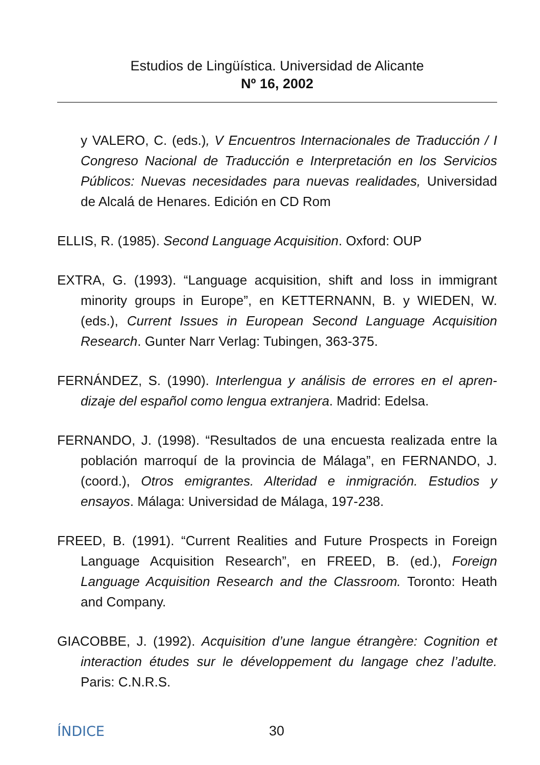Estudios de Lingüística. Universidad de Alicante
Nº 16, 2002
y VALERO, C. (eds.), V Encuentros Internacionales de Traducción / I Congreso Nacional de Traducción e Interpretación en los Servicios Públicos: Nuevas necesidades para nuevas realidades, Universidad de Alcalá de Henares. Edición en CD Rom
ELLIS, R. (1985). Second Language Acquisition. Oxford: OUP
EXTRA, G. (1993). “Language acquisition, shift and loss in immigrant minority groups in Europe”, en KETTERNANN, B. y WIEDEN, W. (eds.), Current Issues in European Second Language Acquisition Research. Gunter Narr Verlag: Tubingen, 363-375.
FERNÁNDEZ, S. (1990). Interlengua y análisis de errores en el apren-dizaje del español como lengua extranjera. Madrid: Edelsa.
FERNANDO, J. (1998). “Resultados de una encuesta realizada entre la población marroquí de la provincia de Málaga”, en FERNANDO, J. (coord.), Otros emigrantes. Alteridad e inmigración. Estudios y ensayos. Málaga: Universidad de Málaga, 197-238.
FREED, B. (1991). “Current Realities and Future Prospects in Foreign Language Acquisition Research”, en FREED, B. (ed.), Foreign Language Acquisition Research and the Classroom. Toronto: Heath and Company.
GIACOBBE, J. (1992). Acquisition d’une langue étrangère: Cognition et interaction études sur le développement du langage chez l’adulte. Paris: C.N.R.S.
ÍNDICE 30